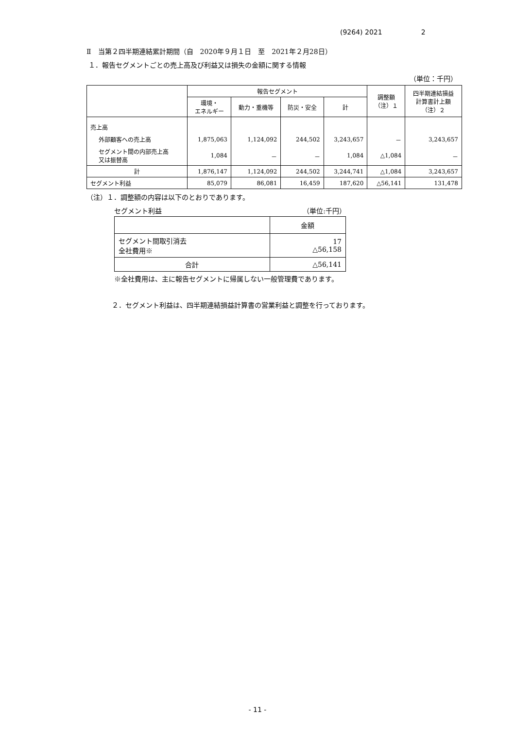(9264) 2021 2
Ⅱ　当第２四半期連結累計期間（自　2020年９月１日　至　2021年２月28日）
１．報告セグメントごとの売上高及び利益又は損失の金額に関する情報
（単位：千円）
| | 報告セグメント | | | | 調整額 （注）１ | 四半期連結損益 計算書計上額 （注）２ |
| --- | --- | --- | --- | --- | --- | --- |
| | 環境・ エネルギー | 動力・重機等 | 防災・安全 | 計 | | |
| 売上高 | | | | | | |
| 外部顧客への売上高 | 1,875,063 | 1,124,092 | 244,502 | 3,243,657 | － | 3,243,657 |
| セグメント間の内部売上高 又は振替高 | 1,084 | － | － | 1,084 | △1,084 | － |
| 計 | 1,876,147 | 1,124,092 | 244,502 | 3,244,741 | △1,084 | 3,243,657 |
| セグメント利益 | 85,079 | 86,081 | 16,459 | 187,620 | △56,141 | 131,478 |
（注）１．調整額の内容は以下のとおりであります。
セグメント利益 （単位:千円）
| | 金額 |
| セグメント間取引消去 全社費用※ | 17 △56,158 |
| 合計 | △56,141 |
※全社費用は、主に報告セグメントに帰属しない一般管理費であります。
２．セグメント利益は、四半期連結損益計算書の営業利益と調整を行っております。
- 11 -